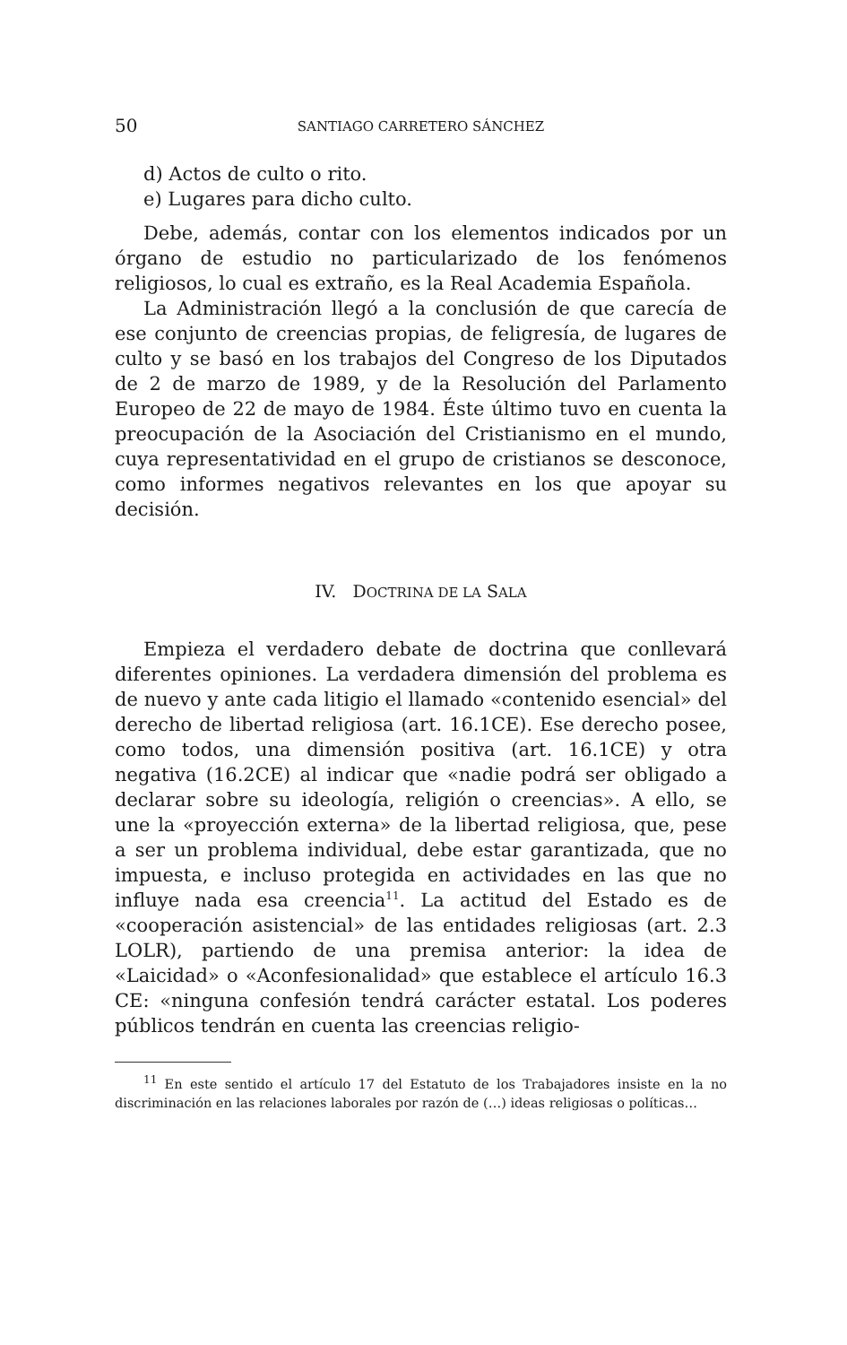50 SANTIAGO CARRETERO SÁNCHEZ
d) Actos de culto o rito.
e) Lugares para dicho culto.
Debe, además, contar con los elementos indicados por un órgano de estudio no particularizado de los fenómenos religiosos, lo cual es extraño, es la Real Academia Española.
La Administración llegó a la conclusión de que carecía de ese conjunto de creencias propias, de feligresía, de lugares de culto y se basó en los trabajos del Congreso de los Diputados de 2 de marzo de 1989, y de la Resolución del Parlamento Europeo de 22 de mayo de 1984. Éste último tuvo en cuenta la preocupación de la Asociación del Cristianismo en el mundo, cuya representatividad en el grupo de cristianos se desconoce, como informes negativos relevantes en los que apoyar su decisión.
IV. DOCTRINA DE LA SALA
Empieza el verdadero debate de doctrina que conllevará diferentes opiniones. La verdadera dimensión del problema es de nuevo y ante cada litigio el llamado «contenido esencial» del derecho de libertad religiosa (art. 16.1CE). Ese derecho posee, como todos, una dimensión positiva (art. 16.1CE) y otra negativa (16.2CE) al indicar que «nadie podrá ser obligado a declarar sobre su ideología, religión o creencias». A ello, se une la «proyección externa» de la libertad religiosa, que, pese a ser un problema individual, debe estar garantizada, que no impuesta, e incluso protegida en actividades en las que no influye nada esa creencia<sup>11</sup>. La actitud del Estado es de «cooperación asistencial» de las entidades religiosas (art. 2.3 LOLR), partiendo de una premisa anterior: la idea de «Laicidad» o «Aconfesionalidad» que establece el artículo 16.3 CE: «ninguna confesión tendrá carácter estatal. Los poderes públicos tendrán en cuenta las creencias religio-
<sup>11</sup> En este sentido el artículo 17 del Estatuto de los Trabajadores insiste en la no discriminación en las relaciones laborales por razón de (…) ideas religiosas o políticas…